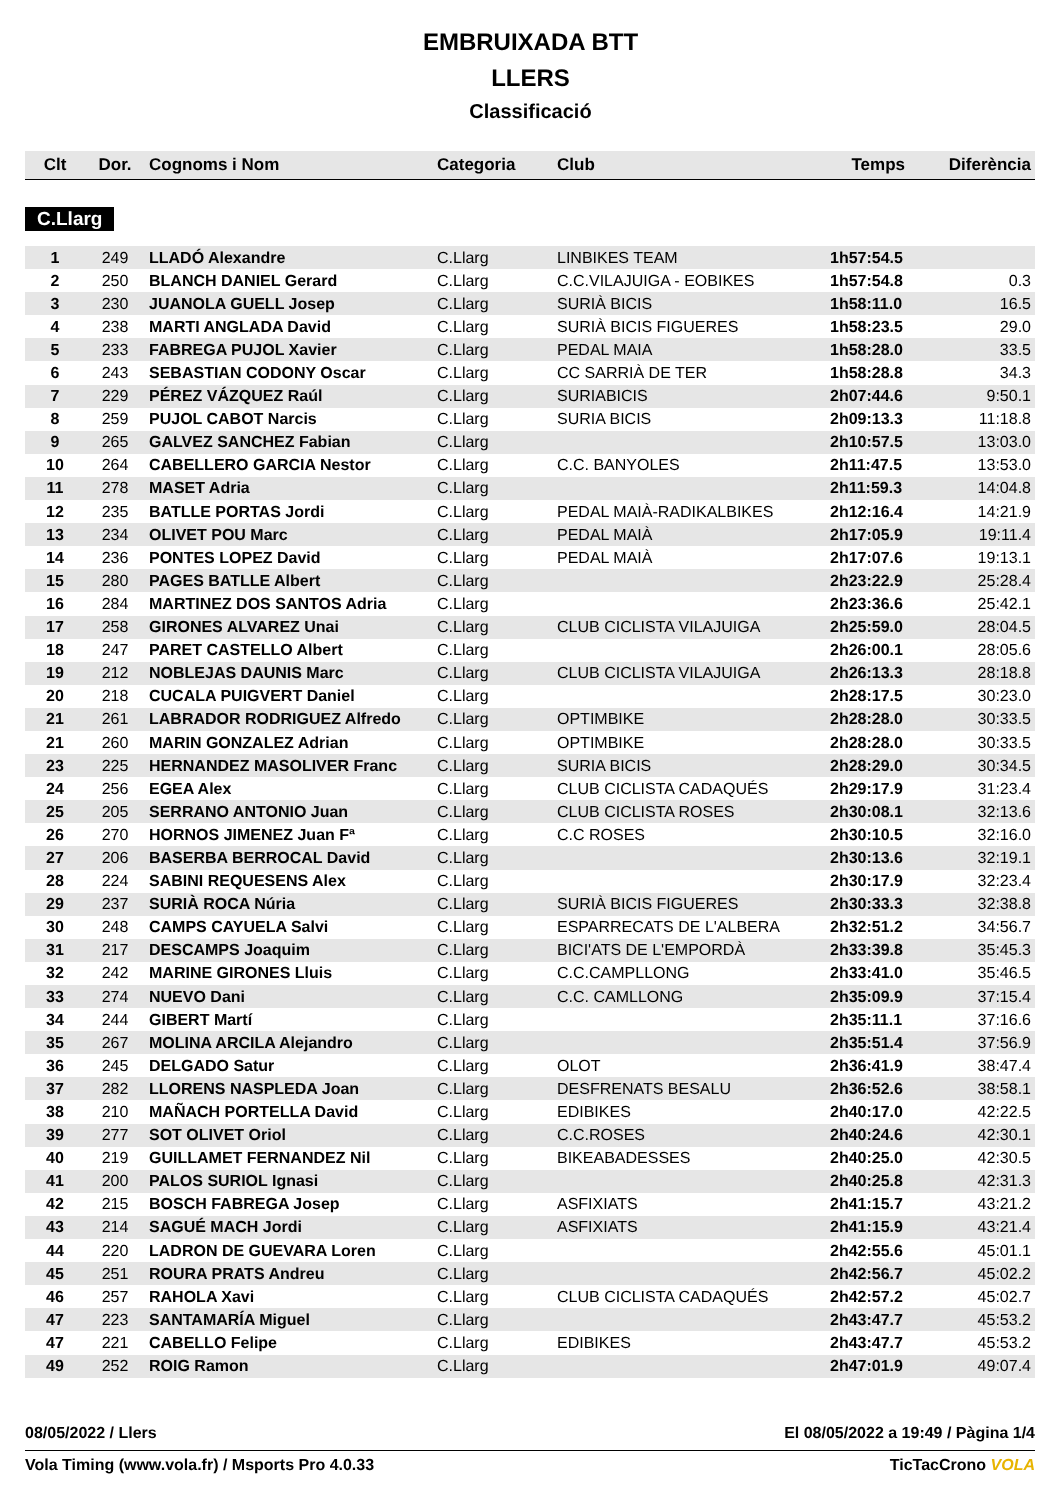EMBRUIXADA BTT
LLERS
Classificació
| Clt | Dor. | Cognoms i Nom | Categoria | Club | Temps | Diferència |
| --- | --- | --- | --- | --- | --- | --- |
C.Llarg
| 1 | 249 | LLADÓ Alexandre | C.Llarg | LINBIKES TEAM | 1h57:54.5 | |
| 2 | 250 | BLANCH DANIEL Gerard | C.Llarg | C.C.VILAJUIGA - EOBIKES | 1h57:54.8 | 0.3 |
| 3 | 230 | JUANOLA GUELL Josep | C.Llarg | SURIÀ BICIS | 1h58:11.0 | 16.5 |
| 4 | 238 | MARTI ANGLADA David | C.Llarg | SURIÀ BICIS FIGUERES | 1h58:23.5 | 29.0 |
| 5 | 233 | FABREGA PUJOL Xavier | C.Llarg | PEDAL MAIA | 1h58:28.0 | 33.5 |
| 6 | 243 | SEBASTIAN CODONY Oscar | C.Llarg | CC SARRIÀ DE TER | 1h58:28.8 | 34.3 |
| 7 | 229 | PÉREZ VÁZQUEZ Raúl | C.Llarg | SURIABICIS | 2h07:44.6 | 9:50.1 |
| 8 | 259 | PUJOL CABOT Narcis | C.Llarg | SURIA BICIS | 2h09:13.3 | 11:18.8 |
| 9 | 265 | GALVEZ SANCHEZ Fabian | C.Llarg | | 2h10:57.5 | 13:03.0 |
| 10 | 264 | CABELLERO GARCIA Nestor | C.Llarg | C.C. BANYOLES | 2h11:47.5 | 13:53.0 |
| 11 | 278 | MASET Adria | C.Llarg | | 2h11:59.3 | 14:04.8 |
| 12 | 235 | BATLLE PORTAS Jordi | C.Llarg | PEDAL MAIÀ-RADIKALBIKES | 2h12:16.4 | 14:21.9 |
| 13 | 234 | OLIVET POU Marc | C.Llarg | PEDAL MAIÀ | 2h17:05.9 | 19:11.4 |
| 14 | 236 | PONTES LOPEZ David | C.Llarg | PEDAL MAIÀ | 2h17:07.6 | 19:13.1 |
| 15 | 280 | PAGES BATLLE Albert | C.Llarg | | 2h23:22.9 | 25:28.4 |
| 16 | 284 | MARTINEZ DOS SANTOS Adria | C.Llarg | | 2h23:36.6 | 25:42.1 |
| 17 | 258 | GIRONES ALVAREZ Unai | C.Llarg | CLUB CICLISTA VILAJUIGA | 2h25:59.0 | 28:04.5 |
| 18 | 247 | PARET CASTELLO Albert | C.Llarg | | 2h26:00.1 | 28:05.6 |
| 19 | 212 | NOBLEJAS DAUNIS Marc | C.Llarg | CLUB CICLISTA VILAJUIGA | 2h26:13.3 | 28:18.8 |
| 20 | 218 | CUCALA PUIGVERT Daniel | C.Llarg | | 2h28:17.5 | 30:23.0 |
| 21 | 261 | LABRADOR RODRIGUEZ Alfredo | C.Llarg | OPTIMBIKE | 2h28:28.0 | 30:33.5 |
| 21 | 260 | MARIN GONZALEZ Adrian | C.Llarg | OPTIMBIKE | 2h28:28.0 | 30:33.5 |
| 23 | 225 | HERNANDEZ MASOLIVER Franc | C.Llarg | SURIA BICIS | 2h28:29.0 | 30:34.5 |
| 24 | 256 | EGEA Alex | C.Llarg | CLUB CICLISTA CADAQUÉS | 2h29:17.9 | 31:23.4 |
| 25 | 205 | SERRANO ANTONIO Juan | C.Llarg | CLUB CICLISTA ROSES | 2h30:08.1 | 32:13.6 |
| 26 | 270 | HORNOS JIMENEZ Juan Fª | C.Llarg | C.C ROSES | 2h30:10.5 | 32:16.0 |
| 27 | 206 | BASERBA BERROCAL David | C.Llarg | | 2h30:13.6 | 32:19.1 |
| 28 | 224 | SABINI REQUESENS Alex | C.Llarg | | 2h30:17.9 | 32:23.4 |
| 29 | 237 | SURIÀ ROCA Núria | C.Llarg | SURIÀ BICIS FIGUERES | 2h30:33.3 | 32:38.8 |
| 30 | 248 | CAMPS CAYUELA Salvi | C.Llarg | ESPARRECATS DE L'ALBERA | 2h32:51.2 | 34:56.7 |
| 31 | 217 | DESCAMPS Joaquim | C.Llarg | BICI'ATS DE L'EMPORDÀ | 2h33:39.8 | 35:45.3 |
| 32 | 242 | MARINE GIRONES Lluis | C.Llarg | C.C.CAMPLLONG | 2h33:41.0 | 35:46.5 |
| 33 | 274 | NUEVO Dani | C.Llarg | C.C. CAMLLONG | 2h35:09.9 | 37:15.4 |
| 34 | 244 | GIBERT Martí | C.Llarg | | 2h35:11.1 | 37:16.6 |
| 35 | 267 | MOLINA ARCILA Alejandro | C.Llarg | | 2h35:51.4 | 37:56.9 |
| 36 | 245 | DELGADO Satur | C.Llarg | OLOT | 2h36:41.9 | 38:47.4 |
| 37 | 282 | LLORENS NASPLEDA Joan | C.Llarg | DESFRENATS BESALU | 2h36:52.6 | 38:58.1 |
| 38 | 210 | MAÑACH PORTELLA David | C.Llarg | EDIBIKES | 2h40:17.0 | 42:22.5 |
| 39 | 277 | SOT OLIVET Oriol | C.Llarg | C.C.ROSES | 2h40:24.6 | 42:30.1 |
| 40 | 219 | GUILLAMET FERNANDEZ Nil | C.Llarg | BIKEABADESSES | 2h40:25.0 | 42:30.5 |
| 41 | 200 | PALOS SURIOL Ignasi | C.Llarg | | 2h40:25.8 | 42:31.3 |
| 42 | 215 | BOSCH FABREGA Josep | C.Llarg | ASFIXIATS | 2h41:15.7 | 43:21.2 |
| 43 | 214 | SAGUÉ MACH Jordi | C.Llarg | ASFIXIATS | 2h41:15.9 | 43:21.4 |
| 44 | 220 | LADRON DE GUEVARA Loren | C.Llarg | | 2h42:55.6 | 45:01.1 |
| 45 | 251 | ROURA PRATS Andreu | C.Llarg | | 2h42:56.7 | 45:02.2 |
| 46 | 257 | RAHOLA Xavi | C.Llarg | CLUB CICLISTA CADAQUÉS | 2h42:57.2 | 45:02.7 |
| 47 | 223 | SANTAMARÍA Miguel | C.Llarg | | 2h43:47.7 | 45:53.2 |
| 47 | 221 | CABELLO Felipe | C.Llarg | EDIBIKES | 2h43:47.7 | 45:53.2 |
| 49 | 252 | ROIG Ramon | C.Llarg | | 2h47:01.9 | 49:07.4 |
08/05/2022 / Llers El 08/05/2022 a 19:49 / Pàgina 1/4
Vola Timing (www.vola.fr) / Msports Pro 4.0.33 TicTacCrono VOLA